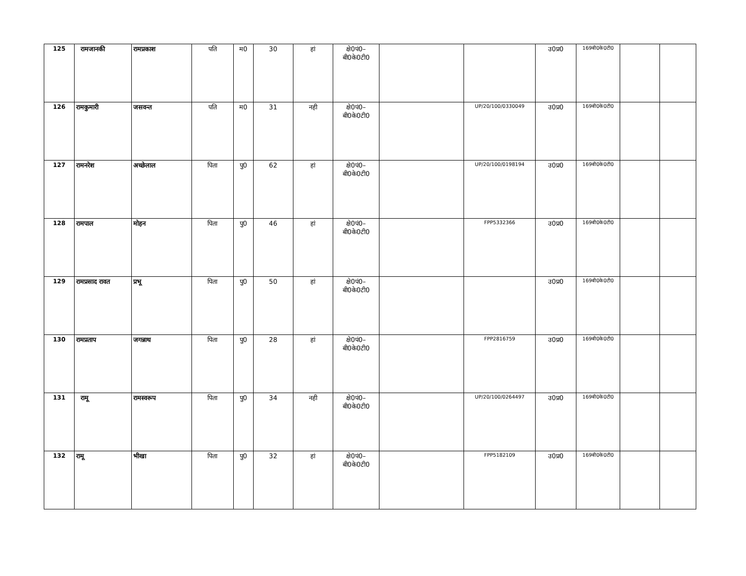| 125 | रामजानकी | रामप्रकाश | पति | म0 | 30 | हां | क्षे0पं0– बी0के0टी0 | | | उ0प्र0 | 169बी0के0टी0 | | |
| 126 | रामकुमारी | जसवन्त | पति | म0 | 31 | नही | क्षे0पं0– बी0के0टी0 | | UP/20/100/0330049 | उ0प्र0 | 169बी0के0टी0 | | |
| 127 | रामनरेश | अच्छेलाल | पिता | पु0 | 62 | हां | क्षे0पं0– बी0के0टी0 | | UP/20/100/0198194 | उ0प्र0 | 169बी0के0टी0 | | |
| 128 | रामपाल | मोहन | पिता | पु0 | 46 | हां | क्षे0पं0– बी0के0टी0 | | FPP5332366 | उ0प्र0 | 169बी0के0टी0 | | |
| 129 | रामप्रसाद रावत | प्रभू | पिता | पु0 | 50 | हां | क्षे0पं0– बी0के0टी0 | | | उ0प्र0 | 169बी0के0टी0 | | |
| 130 | रामप्रताप | जगन्नाथ | पिता | पु0 | 28 | हां | क्षे0पं0– बी0के0टी0 | | FPP2816759 | उ0प्र0 | 169बी0के0टी0 | | |
| 131 | रामू | रामस्वरूप | पिता | पु0 | 34 | नही | क्षे0पं0– बी0के0टी0 | | UP/20/100/0264497 | उ0प्र0 | 169बी0के0टी0 | | |
| 132 | रामू | भीखा | पिता | पु0 | 32 | हां | क्षे0पं0– बी0के0टी0 | | FPP5182109 | उ0प्र0 | 169बी0के0टी0 | | |